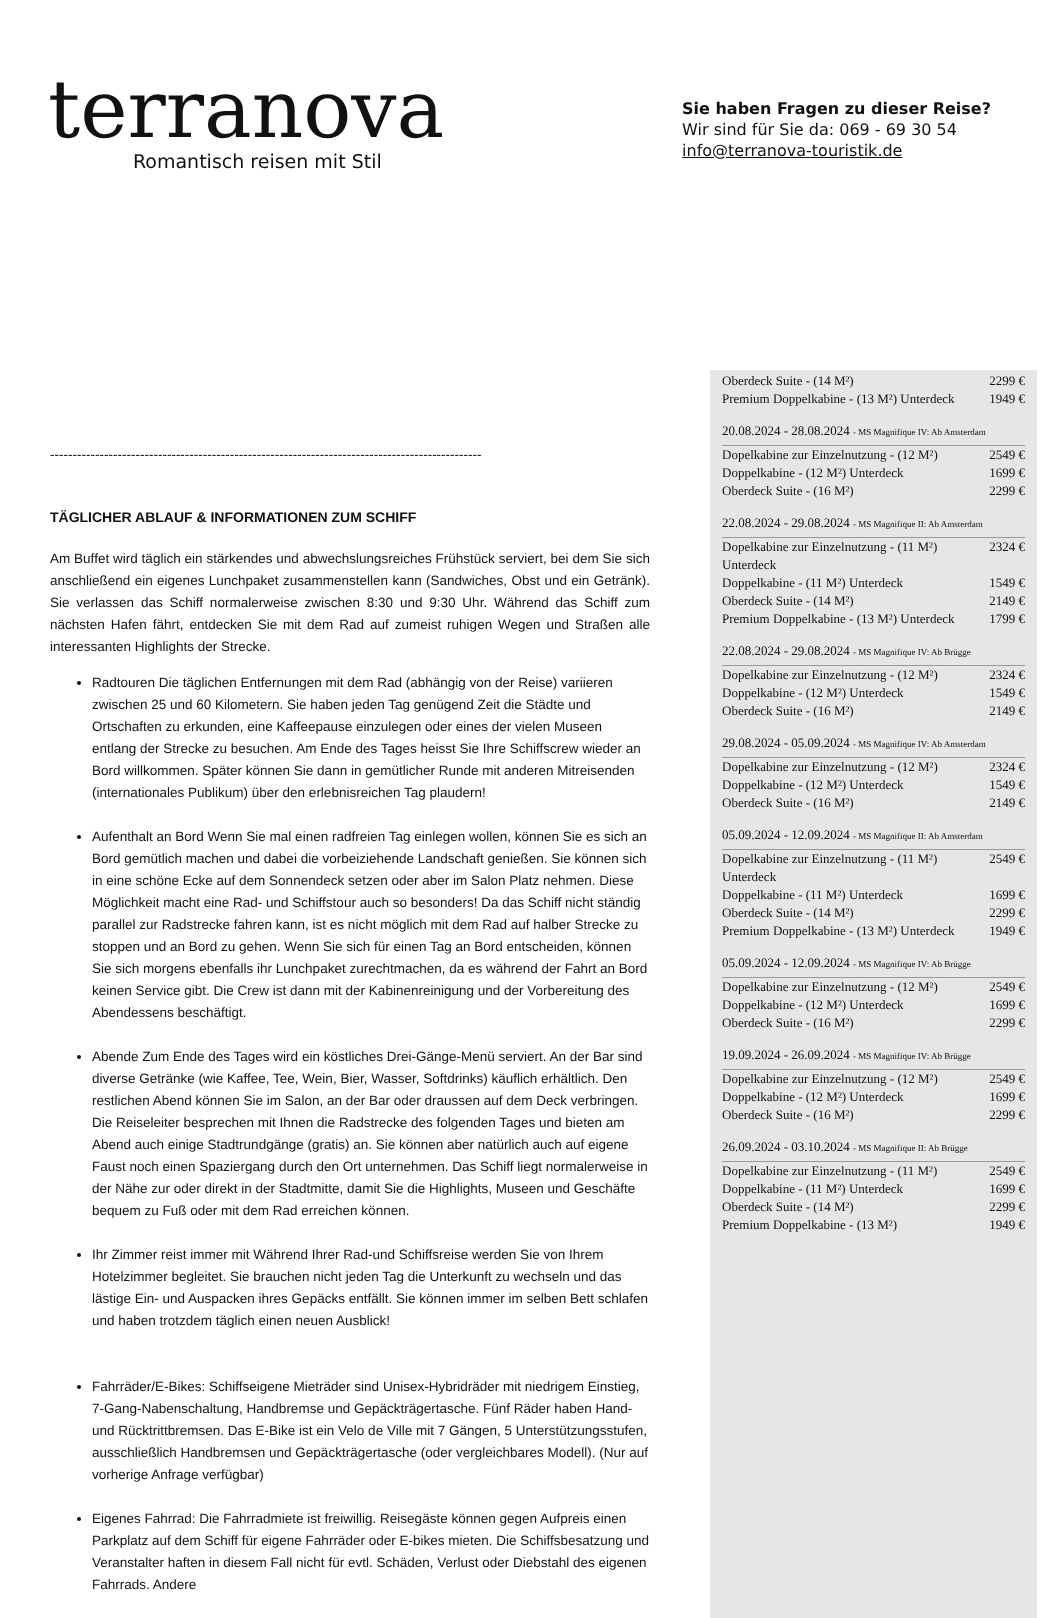terranova
Romantisch reisen mit Stil
Sie haben Fragen zu dieser Reise?
Wir sind für Sie da: 069 - 69 30 54
info@terranova-touristik.de
------------------------------------------------------------------------------------------------
TÄGLICHER ABLAUF & INFORMATIONEN ZUM SCHIFF
Am Buffet wird täglich ein stärkendes und abwechslungsreiches Frühstück serviert, bei dem Sie sich anschließend ein eigenes Lunchpaket zusammenstellen kann (Sandwiches, Obst und ein Getränk). Sie verlassen das Schiff normalerweise zwischen 8:30 und 9:30 Uhr. Während das Schiff zum nächsten Hafen fährt, entdecken Sie mit dem Rad auf zumeist ruhigen Wegen und Straßen alle interessanten Highlights der Strecke.
Radtouren Die täglichen Entfernungen mit dem Rad (abhängig von der Reise) variieren zwischen 25 und 60 Kilometern. Sie haben jeden Tag genügend Zeit die Städte und Ortschaften zu erkunden, eine Kaffeepause einzulegen oder eines der vielen Museen entlang der Strecke zu besuchen. Am Ende des Tages heisst Sie Ihre Schiffscrew wieder an Bord willkommen. Später können Sie dann in gemütlicher Runde mit anderen Mitreisenden (internationales Publikum) über den erlebnisreichen Tag plaudern!
Aufenthalt an Bord Wenn Sie mal einen radfreien Tag einlegen wollen, können Sie es sich an Bord gemütlich machen und dabei die vorbeiziehende Landschaft genießen. Sie können sich in eine schöne Ecke auf dem Sonnendeck setzen oder aber im Salon Platz nehmen. Diese Möglichkeit macht eine Rad- und Schiffstour auch so besonders! Da das Schiff nicht ständig parallel zur Radstrecke fahren kann, ist es nicht möglich mit dem Rad auf halber Strecke zu stoppen und an Bord zu gehen. Wenn Sie sich für einen Tag an Bord entscheiden, können Sie sich morgens ebenfalls ihr Lunchpaket zurechtmachen, da es während der Fahrt an Bord keinen Service gibt. Die Crew ist dann mit der Kabinenreinigung und der Vorbereitung des Abendessens beschäftigt.
Abende Zum Ende des Tages wird ein köstliches Drei-Gänge-Menü serviert. An der Bar sind diverse Getränke (wie Kaffee, Tee, Wein, Bier, Wasser, Softdrinks) käuflich erhältlich. Den restlichen Abend können Sie im Salon, an der Bar oder draussen auf dem Deck verbringen. Die Reiseleiter besprechen mit Ihnen die Radstrecke des folgenden Tages und bieten am Abend auch einige Stadtrundgänge (gratis) an. Sie können aber natürlich auch auf eigene Faust noch einen Spaziergang durch den Ort unternehmen. Das Schiff liegt normalerweise in der Nähe zur oder direkt in der Stadtmitte, damit Sie die Highlights, Museen und Geschäfte bequem zu Fuß oder mit dem Rad erreichen können.
Ihr Zimmer reist immer mit Während Ihrer Rad-und Schiffsreise werden Sie von Ihrem Hotelzimmer begleitet. Sie brauchen nicht jeden Tag die Unterkunft zu wechseln und das lästige Ein- und Auspacken ihres Gepäcks entfällt. Sie können immer im selben Bett schlafen und haben trotzdem täglich einen neuen Ausblick!
Fahrräder/E-Bikes: Schiffseigene Mieträder sind Unisex-Hybridräder mit niedrigem Einstieg, 7-Gang-Nabenschaltung, Handbremse und Gepäckträgertasche. Fünf Räder haben Hand- und Rücktrittbremsen. Das E-Bike ist ein Velo de Ville mit 7 Gängen, 5 Unterstützungsstufen, ausschließlich Handbremsen und Gepäckträgertasche (oder vergleichbares Modell). (Nur auf vorherige Anfrage verfügbar)
Eigenes Fahrrad: Die Fahrradmiete ist freiwillig. Reisegäste können gegen Aufpreis einen Parkplatz auf dem Schiff für eigene Fahrräder oder E-bikes mieten. Die Schiffsbesatzung und Veranstalter haften in diesem Fall nicht für evtl. Schäden, Verlust oder Diebstahl des eigenen Fahrrads. Andere
| Oberdeck Suite - (14 M²) | 2299 € |
| Premium Doppelkabine - (13 M²) Unterdeck | 1949 € |
20.08.2024 - 28.08.2024 - MS Magnifique IV: Ab Amsterdam
| Dopelkabine zur Einzelnutzung - (12 M²) | 2549 € |
| Doppelkabine - (12 M²) Unterdeck | 1699 € |
| Oberdeck Suite - (16 M²) | 2299 € |
22.08.2024 - 29.08.2024 - MS Magnifique II: Ab Amsterdam
| Dopelkabine zur Einzelnutzung - (11 M²) Unterdeck | 2324 € |
| Doppelkabine - (11 M²) Unterdeck | 1549 € |
| Oberdeck Suite - (14 M²) | 2149 € |
| Premium Doppelkabine - (13 M²) Unterdeck | 1799 € |
22.08.2024 - 29.08.2024 - MS Magnifique IV: Ab Brügge
| Dopelkabine zur Einzelnutzung - (12 M²) | 2324 € |
| Doppelkabine - (12 M²) Unterdeck | 1549 € |
| Oberdeck Suite - (16 M²) | 2149 € |
29.08.2024 - 05.09.2024 - MS Magnifique IV: Ab Amsterdam
| Dopelkabine zur Einzelnutzung - (12 M²) | 2324 € |
| Doppelkabine - (12 M²) Unterdeck | 1549 € |
| Oberdeck Suite - (16 M²) | 2149 € |
05.09.2024 - 12.09.2024 - MS Magnifique II: Ab Amsterdam
| Dopelkabine zur Einzelnutzung - (11 M²) Unterdeck | 2549 € |
| Doppelkabine - (11 M²) Unterdeck | 1699 € |
| Oberdeck Suite - (14 M²) | 2299 € |
| Premium Doppelkabine - (13 M²) Unterdeck | 1949 € |
05.09.2024 - 12.09.2024 - MS Magnifique IV: Ab Brügge
| Dopelkabine zur Einzelnutzung - (12 M²) | 2549 € |
| Doppelkabine - (12 M²) Unterdeck | 1699 € |
| Oberdeck Suite - (16 M²) | 2299 € |
19.09.2024 - 26.09.2024 - MS Magnifique IV: Ab Brügge
| Dopelkabine zur Einzelnutzung - (12 M²) | 2549 € |
| Doppelkabine - (12 M²) Unterdeck | 1699 € |
| Oberdeck Suite - (16 M²) | 2299 € |
26.09.2024 - 03.10.2024 - MS Magnifique II: Ab Brügge
| Dopelkabine zur Einzelnutzung - (11 M²) | 2549 € |
| Doppelkabine - (11 M²) Unterdeck | 1699 € |
| Oberdeck Suite - (14 M²) | 2299 € |
| Premium Doppelkabine - (13 M²) | 1949 € |